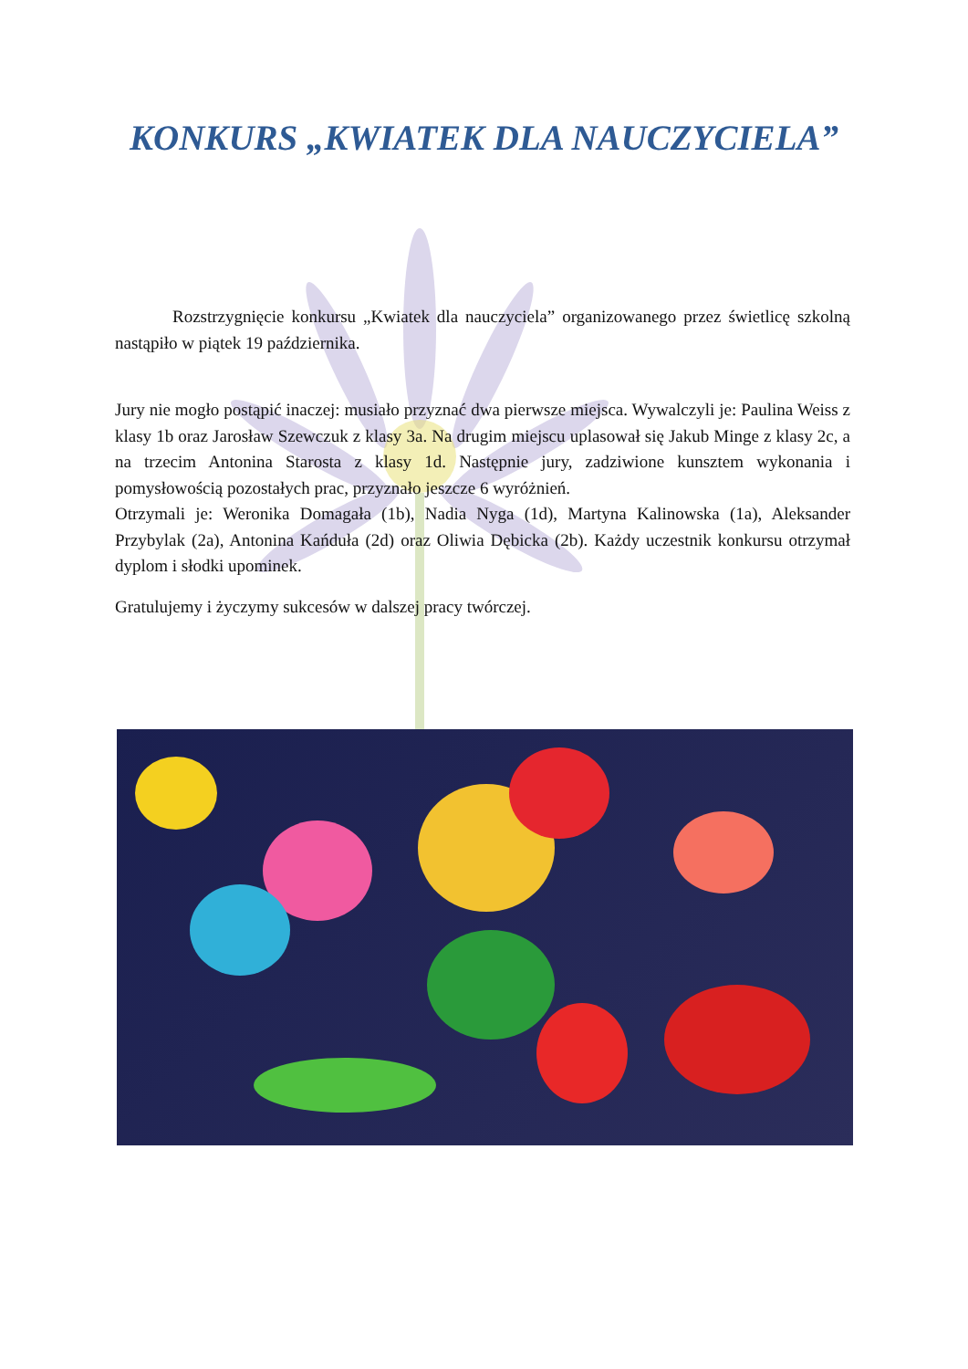KONKURS „KWIATEK DLA NAUCZYCIELA”
Rozstrzygnięcie konkursu „Kwiatek dla nauczyciela” organizowanego przez świetlicę szkolną nastąpiło w piątek 19 października.
Jury nie mogło postąpić inaczej: musiało przyznać dwa pierwsze miejsca. Wywalczyli je: Paulina Weiss z klasy 1b oraz Jarosław Szewczuk z klasy 3a. Na drugim miejscu uplasował się Jakub Minge z klasy 2c, a na trzecim Antonina Starosta z klasy 1d. Następnie jury, zadziwione kunsztem wykonania i pomysłowością pozostałych prac, przyznało jeszcze 6 wyróżnień.
Otrzymali je: Weronika Domagała (1b), Nadia Nyga (1d), Martyna Kalinowska (1a), Aleksander Przybylak (2a), Antonina Kańduła (2d) oraz Oliwia Dębicka (2b). Każdy uczestnik konkursu otrzymał dyplom i słodki upominek.
Gratulujemy i życzymy sukcesów w dalszej pracy twórczej.